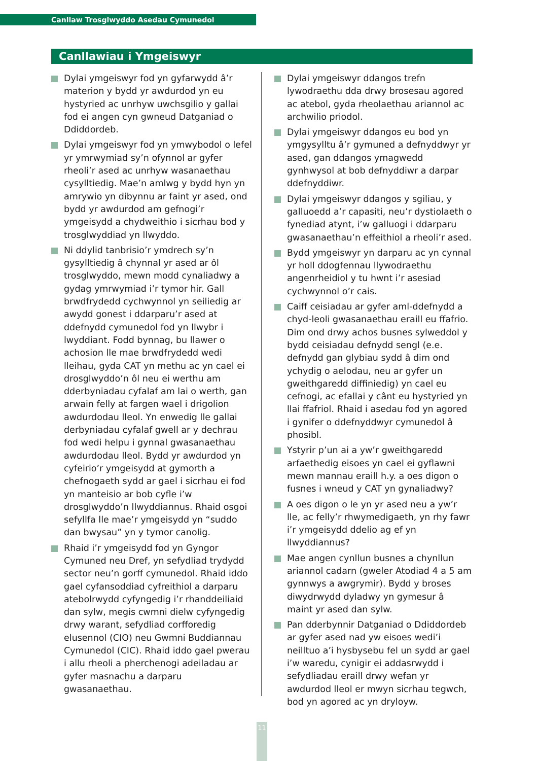Canllaw Trosglwyddo Asedau Cymunedol
Canllawiau i Ymgeiswyr
Dylai ymgeiswyr fod yn gyfarwydd â’r materion y bydd yr awdurdod yn eu hystyried ac unrhyw uwchsgilio y gallai fod ei angen cyn gwneud Datganiad o Ddiddordeb.
Dylai ymgeiswyr fod yn ymwybodol o lefel yr ymrwymiad sy’n ofynnol ar gyfer rheoli’r ased ac unrhyw wasanaethau cysylltiedig. Mae’n amlwg y bydd hyn yn amrywio yn dibynnu ar faint yr ased, ond bydd yr awdurdod am gefnogi’r ymgeisydd a chydweithio i sicrhau bod y trosglwyddiad yn llwyddo.
Ni ddylid tanbrisio’r ymdrech sy’n gysylltiedig â chynnal yr ased ar ôl trosglwyddo, mewn modd cynaliadwy a gydag ymrwymiad i’r tymor hir. Gall brwdfrydedd cychwynnol yn seiliedig ar awydd gonest i ddarparu’r ased at ddefnydd cymunedol fod yn llwybr i lwyddiant. Fodd bynnag, bu llawer o achosion lle mae brwdfrydedd wedi lleihau, gyda CAT yn methu ac yn cael ei drosglwyddo’n ôl neu ei werthu am dderbyniadau cyfalaf am lai o werth, gan arwain felly at fargen wael i drigolion awdurdodau lleol. Yn enwedig lle gallai derbyniadau cyfalaf gwell ar y dechrau fod wedi helpu i gynnal gwasanaethau awdurdodau lleol. Bydd yr awdurdod yn cyfeirio’r ymgeisydd at gymorth a chefnogaeth sydd ar gael i sicrhau ei fod yn manteisio ar bob cyfle i’w drosglwyddo’n llwyddiannus. Rhaid osgoi sefyllfa lle mae’r ymgeisydd yn “suddo dan bwysau” yn y tymor canolig.
Rhaid i’r ymgeisydd fod yn Gyngor Cymuned neu Dref, yn sefydliad trydydd sector neu’n gorff cymunedol. Rhaid iddo gael cyfansoddiad cyfreithiol a darparu atebolrwydd cyfyngedig i’r rhanddeiliaid dan sylw, megis cwmni dielw cyfyngedig drwy warant, sefydliad corfforedig elusennol (CIO) neu Gwmni Buddiannau Cymunedol (CIC). Rhaid iddo gael pwerau i allu rheoli a pherchenogi adeiladau ar gyfer masnachu a darparu gwasanaethau.
Dylai ymgeiswyr ddangos trefn lywodraethu dda drwy brosesau agored ac atebol, gyda rheolaethau ariannol ac archwilio priodol.
Dylai ymgeiswyr ddangos eu bod yn ymgysylltu â’r gymuned a defnyddwyr yr ased, gan ddangos ymagwedd gynhwysol at bob defnyddiwr a darpar ddefnyddiwr.
Dylai ymgeiswyr ddangos y sgiliau, y galluoedd a’r capasiti, neu’r dystiolaeth o fynediad atynt, i’w galluogi i ddarparu gwasanaethau’n effeithiol a rheoli’r ased.
Bydd ymgeiswyr yn darparu ac yn cynnal yr holl ddogfennau llywodraethu angenrheidiol y tu hwnt i’r asesiad cychwynnol o’r cais.
Caiff ceisiadau ar gyfer aml-ddefnydd a chyd-leoli gwasanaethau eraill eu ffafrio. Dim ond drwy achos busnes sylweddol y bydd ceisiadau defnydd sengl (e.e. defnydd gan glybiau sydd â dim ond ychydig o aelodau, neu ar gyfer un gweithgaredd diffiniedig) yn cael eu cefnogi, ac efallai y cânt eu hystyried yn llai ffafriol. Rhaid i asedau fod yn agored i gynifer o ddefnyddwyr cymunedol â phosibl.
Ystyrir p’un ai a yw’r gweithgaredd arfaethedig eisoes yn cael ei gyflawni mewn mannau eraill h.y. a oes digon o fusnes i wneud y CAT yn gynaliadwy?
A oes digon o le yn yr ased neu a yw’r lle, ac felly’r rhwymedigaeth, yn rhy fawr i’r ymgeisydd ddelio ag ef yn llwyddiannus?
Mae angen cynllun busnes a chynllun ariannol cadarn (gweler Atodiad 4 a 5 am gynnwys a awgrymir). Bydd y broses diwydrwydd dyladwy yn gymesur â maint yr ased dan sylw.
Pan dderbynnir Datganiad o Ddiddordeb ar gyfer ased nad yw eisoes wedi’i neilltuo a’i hysbysebu fel un sydd ar gael i’w waredu, cynigir ei addasrwydd i sefydliadau eraill drwy wefan yr awdurdod lleol er mwyn sicrhau tegwch, bod yn agored ac yn dryloyw.
11